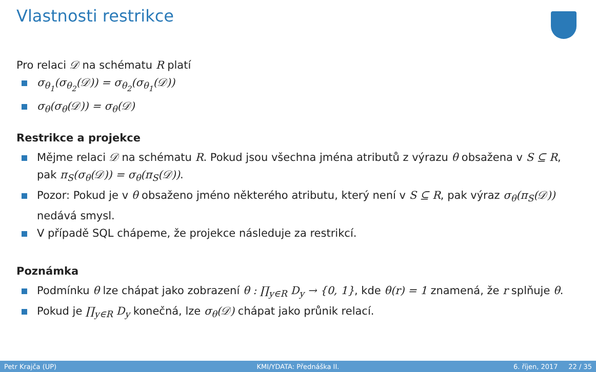Vlastnosti restrikce
Pro relaci 𝒟 na schématu R platí
σ<sub>θ<sub>1</sub></sub>(σ<sub>θ<sub>2</sub></sub>(𝒟)) = σ<sub>θ<sub>2</sub></sub>(σ<sub>θ<sub>1</sub></sub>(𝒟))
σ<sub>θ</sub>(σ<sub>θ</sub>(𝒟)) = σ<sub>θ</sub>(𝒟)
Restrikce a projekce
Mějme relaci 𝒟 na schématu R. Pokud jsou všechna jména atributů z výrazu θ obsažena v S ⊆ R, pak π<sub>S</sub>(σ<sub>θ</sub>(𝒟)) = σ<sub>θ</sub>(π<sub>S</sub>(𝒟)).
Pozor: Pokud je v θ obsaženo jméno některého atributu, který není v S ⊆ R, pak výraz σ<sub>θ</sub>(π<sub>S</sub>(𝒟)) nedává smysl.
V případě SQL chápeme, že projekce následuje za restrikcí.
Poznámka
Podmínku θ lze chápat jako zobrazení θ : ∏<sub>y∈R</sub> D<sub>y</sub> → {0, 1}, kde θ(r) = 1 znamená, že r splňuje θ.
Pokud je ∏<sub>y∈R</sub> D<sub>y</sub> konečná, lze σ<sub>θ</sub>(𝒟) chápat jako průnik relací.
Petr Krajča (UP) KMI/YDATA: Přednáška II. 6. říjen, 2017 22 / 35